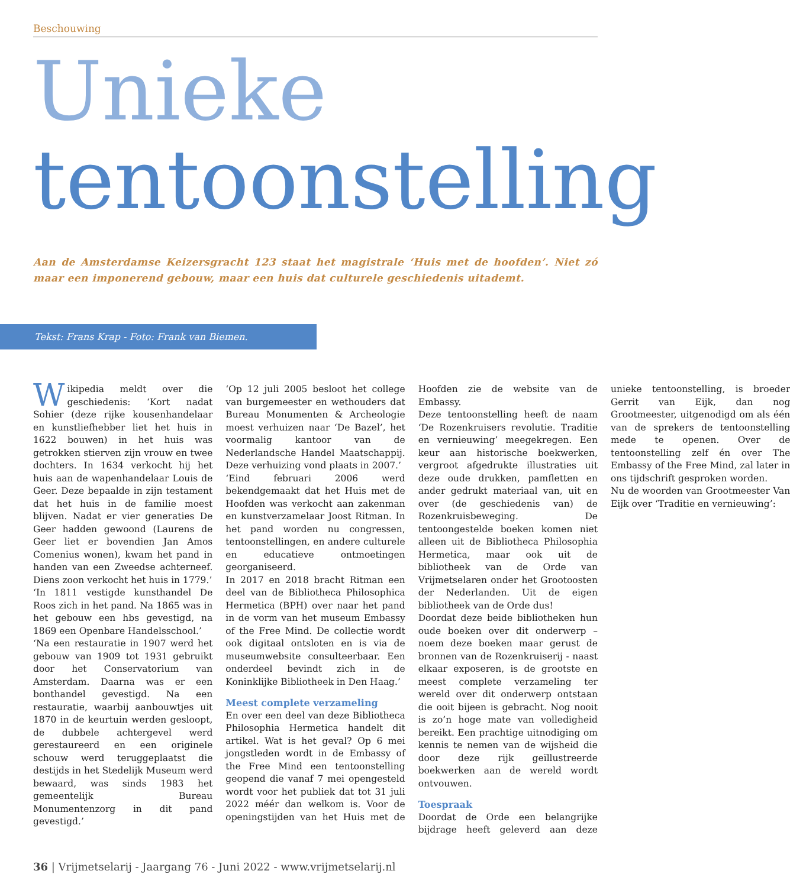Beschouwing
Unieke
tentoonstelling
Aan de Amsterdamse Keizersgracht 123 staat het magistrale ‘Huis met de hoofden’. Niet zó maar een imponerend gebouw, maar een huis dat culturele geschiedenis uitademt.
Tekst: Frans Krap - Foto: Frank van Biemen.
Wikipedia meldt over die geschiedenis: ‘Kort nadat Sohier (deze rijke kousenhandelaar en kunstliefhebber liet het huis in 1622 bouwen) in het huis was getrokken stierven zijn vrouw en twee dochters. In 1634 verkocht hij het huis aan de wapenhandelaar Louis de Geer. Deze bepaalde in zijn testament dat het huis in de familie moest blijven. Nadat er vier generaties De Geer hadden gewoond (Laurens de Geer liet er bovendien Jan Amos Comenius wonen), kwam het pand in handen van een Zweedse achterneef. Diens zoon verkocht het huis in 1779.’
‘In 1811 vestigde kunsthandel De Roos zich in het pand. Na 1865 was in het gebouw een hbs gevestigd, na 1869 een Openbare Handelsschool.’
‘Na een restauratie in 1907 werd het gebouw van 1909 tot 1931 gebruikt door het Conservatorium van Amsterdam. Daarna was er een bonthandel gevestigd. Na een restauratie, waarbij aanbouwtjes uit 1870 in de keurtuin werden gesloopt, de dubbele achtergevel werd gerestaureerd en een originele schouw werd teruggeplaatst die destijds in het Stedelijk Museum werd bewaard, was sinds 1983 het gemeentelijk Bureau Monumentenzorg in dit pand gevestigd.’
‘Op 12 juli 2005 besloot het college van burgemeester en wethouders dat Bureau Monumenten & Archeologie moest verhuizen naar ‘De Bazel’, het voormalig kantoor van de Nederlandsche Handel Maatschappij. Deze verhuizing vond plaats in 2007.’
‘Eind februari 2006 werd bekendgemaakt dat het Huis met de Hoofden was verkocht aan zakenman en kunstverzamelaar Joost Ritman. In het pand worden nu congressen, tentoonstellingen, en andere culturele en educatieve ontmoetingen georganiseerd.
In 2017 en 2018 bracht Ritman een deel van de Bibliotheca Philosophica Hermetica (BPH) over naar het pand in de vorm van het museum Embassy of the Free Mind. De collectie wordt ook digitaal ontsloten en is via de museumwebsite consulteerbaar. Een onderdeel bevindt zich in de Koninklijke Bibliotheek in Den Haag.’
Meest complete verzameling
En over een deel van deze Bibliotheca Philosophia Hermetica handelt dit artikel. Wat is het geval? Op 6 mei jongstleden wordt in de Embassy of the Free Mind een tentoonstelling geopend die vanaf 7 mei opengesteld wordt voor het publiek dat tot 31 juli 2022 méér dan welkom is. Voor de openingstijden van het Huis met de Hoofden zie de website van de Embassy.
Deze tentoonstelling heeft de naam ‘De Rozenkruisers revolutie. Traditie en vernieuwing’ meegekregen. Een keur aan historische boekwerken, vergroot afgedrukte illustraties uit deze oude drukken, pamfletten en ander gedrukt materiaal van, uit en over (de geschiedenis van) de Rozenkruisbeweging. De tentoongestelde boeken komen niet alleen uit de Bibliotheca Philosophia Hermetica, maar ook uit de bibliotheek van de Orde van Vrijmetselaren onder het Grootoosten der Nederlanden. Uit de eigen bibliotheek van de Orde dus!
Doordat deze beide bibliotheken hun oude boeken over dit onderwerp – noem deze boeken maar gerust de bronnen van de Rozenkruiserij - naast elkaar exposeren, is de grootste en meest complete verzameling ter wereld over dit onderwerp ontstaan die ooit bijeen is gebracht. Nog nooit is zo’n hoge mate van volledigheid bereikt. Een prachtige uitnodiging om kennis te nemen van de wijsheid die door deze rijk geïllustreerde boekwerken aan de wereld wordt ontvouwen.
Toespraak
Doordat de Orde een belangrijke bijdrage heeft geleverd aan deze unieke tentoonstelling, is broeder Gerrit van Eijk, dan nog Grootmeester, uitgenodigd om als één van de sprekers de tentoonstelling mede te openen. Over de tentoonstelling zelf én over The Embassy of the Free Mind, zal later in ons tijdschrift gesproken worden.
Nu de woorden van Grootmeester Van Eijk over ‘Traditie en vernieuwing’:
36 | Vrijmetselarij - Jaargang 76 - Juni 2022 - www.vrijmetselarij.nl